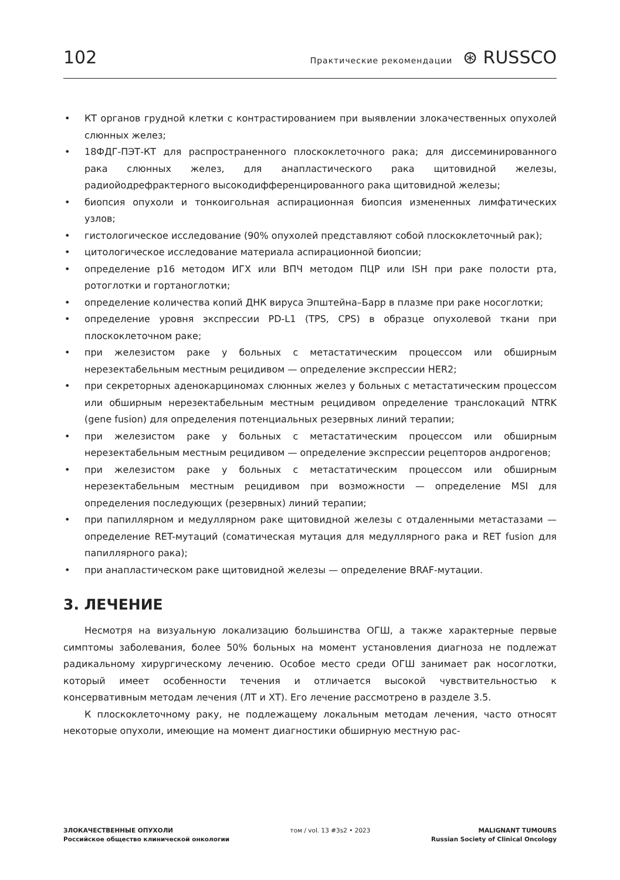102 Практические рекомендации ⊛ RUSSCO
• КТ органов грудной клетки с контрастированием при выявлении злокачественных опухолей слюнных желез;
• 18ФДГ-ПЭТ-КТ для распространенного плоскоклеточного рака; для диссеминированного рака слюнных желез, для анапластического рака щитовидной железы, радиойодрефрактерного высокодифференцированного рака щитовидной железы;
• биопсия опухоли и тонкоигольная аспирационная биопсия измененных лимфатических узлов;
• гистологическое исследование (90% опухолей представляют собой плоскоклеточный рак);
• цитологическое исследование материала аспирационной биопсии;
• определение p16 методом ИГХ или ВПЧ методом ПЦР или ISH при раке полости рта, ротоглотки и гортаноглотки;
• определение количества копий ДНК вируса Эпштейна–Барр в плазме при раке носоглотки;
• определение уровня экспрессии PD-L1 (TPS, CPS) в образце опухолевой ткани при плоскоклеточном раке;
• при железистом раке у больных с метастатическим процессом или обширным нерезектабельным местным рецидивом — определение экспрессии HER2;
• при секреторных аденокарциномах слюнных желез у больных с метастатическим процессом или обширным нерезектабельным местным рецидивом определение транслокаций NTRK (gene fusion) для определения потенциальных резервных линий терапии;
• при железистом раке у больных с метастатическим процессом или обширным нерезектабельным местным рецидивом — определение экспрессии рецепторов андрогенов;
• при железистом раке у больных с метастатическим процессом или обширным нерезектабельным местным рецидивом при возможности — определение MSI для определения последующих (резервных) линий терапии;
• при папиллярном и медуллярном раке щитовидной железы с отдаленными метастазами — определение RET-мутаций (соматическая мутация для медуллярного рака и RET fusion для папиллярного рака);
• при анапластическом раке щитовидной железы — определение BRAF-мутации.
3. ЛЕЧЕНИЕ
Несмотря на визуальную локализацию большинства ОГШ, а также характерные первые симптомы заболевания, более 50% больных на момент установления диагноза не подлежат радикальному хирургическому лечению. Особое место среди ОГШ занимает рак носоглотки, который имеет особенности течения и отличается высокой чувствительностью к консервативным методам лечения (ЛТ и ХТ). Его лечение рассмотрено в разделе 3.5.
К плоскоклеточному раку, не подлежащему локальным методам лечения, часто относят некоторые опухоли, имеющие на момент диагностики обширную местную рас-
ЗЛОКАЧЕСТВЕННЫЕ ОПУХОЛИ
Российское общество клинической онкологии
том / vol. 13 #3s2 • 2023 MALIGNANT TUMOURS
Russian Society of Clinical Oncology